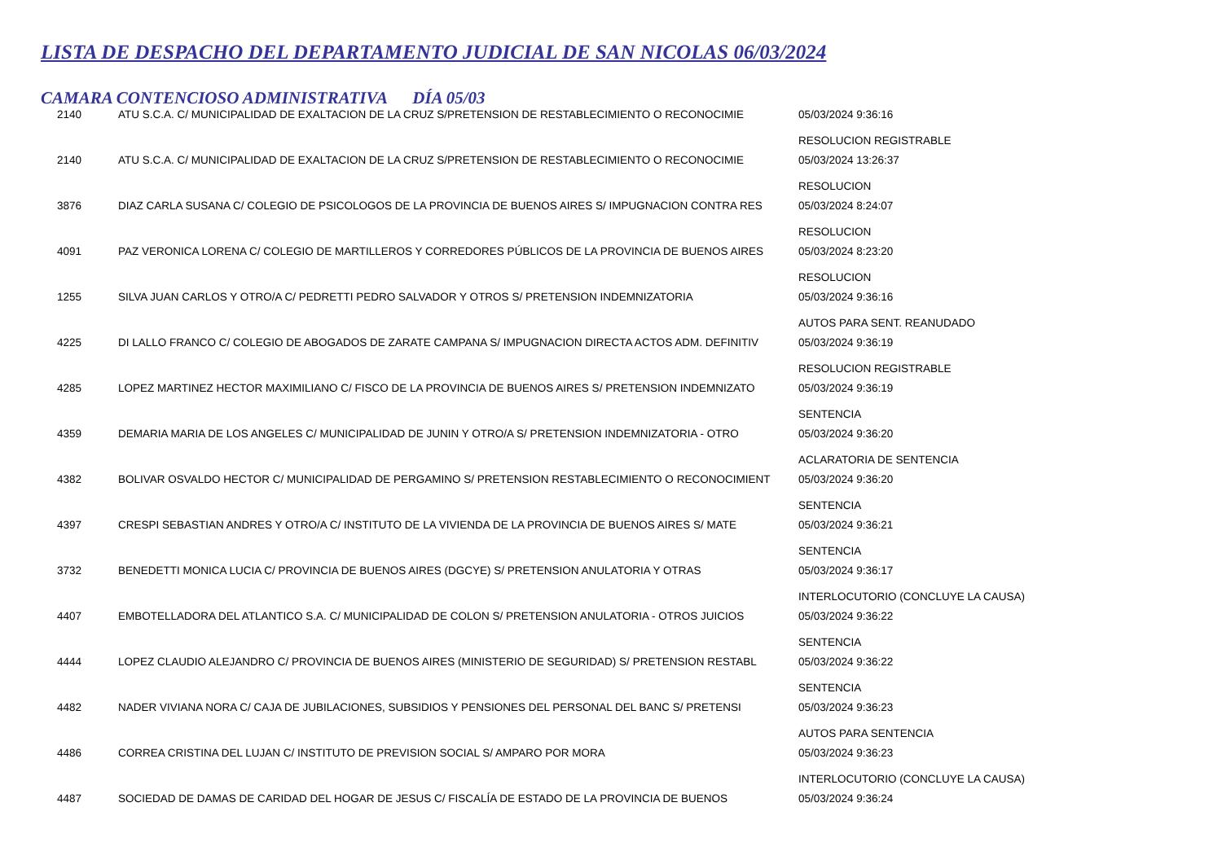LISTA DE DESPACHO DEL DEPARTAMENTO JUDICIAL DE SAN NICOLAS 06/03/2024
CAMARA CONTENCIOSO ADMINISTRATIVA DÍA 05/03
| 2140 | ATU S.C.A. C/ MUNICIPALIDAD DE EXALTACION DE LA CRUZ S/PRETENSION DE RESTABLECIMIENTO O RECONOCIMIE | 05/03/2024 9:36:16 RESOLUCION REGISTRABLE |
| 2140 | ATU S.C.A. C/ MUNICIPALIDAD DE EXALTACION DE LA CRUZ S/PRETENSION DE RESTABLECIMIENTO O RECONOCIMIE | 05/03/2024 13:26:37 RESOLUCION |
| 3876 | DIAZ CARLA SUSANA C/ COLEGIO DE PSICOLOGOS DE LA PROVINCIA DE BUENOS AIRES S/ IMPUGNACION CONTRA RES | 05/03/2024 8:24:07 RESOLUCION |
| 4091 | PAZ VERONICA LORENA C/ COLEGIO DE MARTILLEROS Y CORREDORES PÚBLICOS DE LA PROVINCIA DE BUENOS AIRES | 05/03/2024 8:23:20 RESOLUCION |
| 1255 | SILVA JUAN CARLOS Y OTRO/A C/ PEDRETTI PEDRO SALVADOR Y OTROS S/ PRETENSION INDEMNIZATORIA | 05/03/2024 9:36:16 AUTOS PARA SENT. REANUDADO |
| 4225 | DI LALLO FRANCO C/ COLEGIO DE ABOGADOS DE ZARATE CAMPANA S/ IMPUGNACION DIRECTA ACTOS ADM. DEFINITIV | 05/03/2024 9:36:19 RESOLUCION REGISTRABLE |
| 4285 | LOPEZ MARTINEZ HECTOR MAXIMILIANO C/ FISCO DE LA PROVINCIA DE BUENOS AIRES S/ PRETENSION INDEMNIZATO | 05/03/2024 9:36:19 SENTENCIA |
| 4359 | DEMARIA MARIA DE LOS ANGELES C/ MUNICIPALIDAD DE JUNIN Y OTRO/A S/ PRETENSION INDEMNIZATORIA - OTRO | 05/03/2024 9:36:20 ACLARATORIA DE SENTENCIA |
| 4382 | BOLIVAR OSVALDO HECTOR C/ MUNICIPALIDAD DE PERGAMINO S/ PRETENSION RESTABLECIMIENTO O RECONOCIMIENT | 05/03/2024 9:36:20 SENTENCIA |
| 4397 | CRESPI SEBASTIAN ANDRES Y OTRO/A C/ INSTITUTO DE LA VIVIENDA DE LA PROVINCIA DE BUENOS AIRES S/ MATE | 05/03/2024 9:36:21 SENTENCIA |
| 3732 | BENEDETTI MONICA LUCIA C/ PROVINCIA DE BUENOS AIRES (DGCYE) S/ PRETENSION ANULATORIA Y OTRAS | 05/03/2024 9:36:17 INTERLOCUTORIO (CONCLUYE LA CAUSA) |
| 4407 | EMBOTELLADORA DEL ATLANTICO S.A. C/ MUNICIPALIDAD DE COLON S/ PRETENSION ANULATORIA - OTROS JUICIOS | 05/03/2024 9:36:22 SENTENCIA |
| 4444 | LOPEZ CLAUDIO ALEJANDRO C/ PROVINCIA DE BUENOS AIRES (MINISTERIO DE SEGURIDAD) S/ PRETENSION RESTABL | 05/03/2024 9:36:22 SENTENCIA |
| 4482 | NADER VIVIANA NORA C/ CAJA DE JUBILACIONES, SUBSIDIOS Y PENSIONES DEL PERSONAL DEL BANC S/ PRETENSI | 05/03/2024 9:36:23 AUTOS PARA SENTENCIA |
| 4486 | CORREA CRISTINA DEL LUJAN C/ INSTITUTO DE PREVISION SOCIAL S/ AMPARO POR MORA | 05/03/2024 9:36:23 INTERLOCUTORIO (CONCLUYE LA CAUSA) |
| 4487 | SOCIEDAD DE DAMAS DE CARIDAD DEL HOGAR DE JESUS C/ FISCALÍA DE ESTADO DE LA PROVINCIA DE BUENOS | 05/03/2024 9:36:24 |